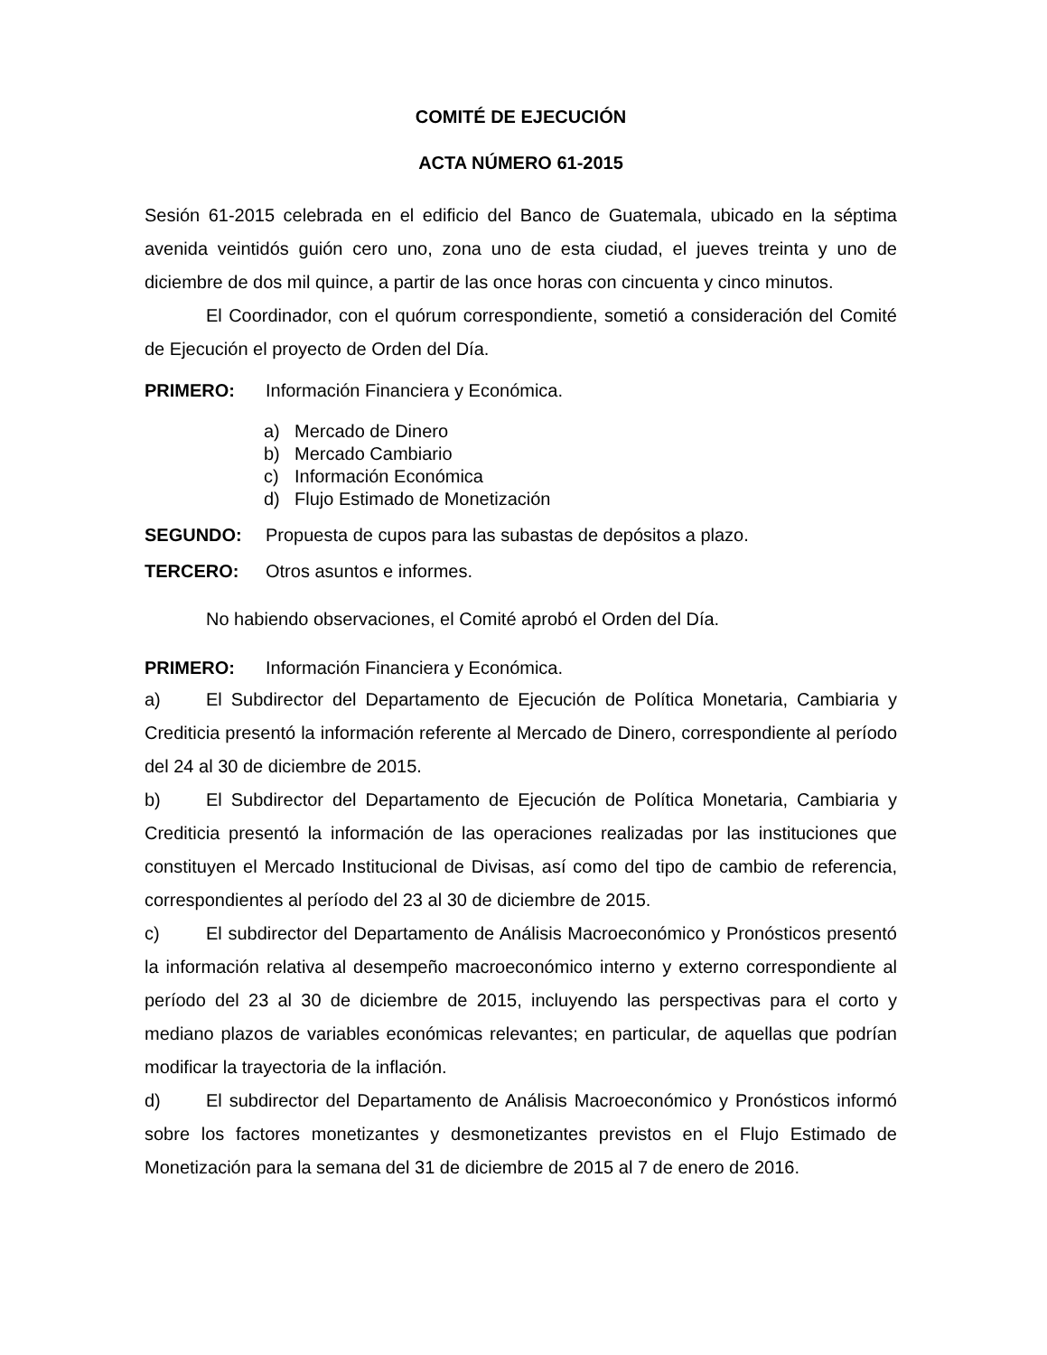COMITÉ DE EJECUCIÓN
ACTA NÚMERO 61-2015
Sesión 61-2015 celebrada en el edificio del Banco de Guatemala, ubicado en la séptima avenida veintidós guión cero uno, zona uno de esta ciudad, el jueves treinta y uno de diciembre de dos mil quince, a partir de las once horas con cincuenta y cinco minutos.
El Coordinador, con el quórum correspondiente, sometió a consideración del Comité de Ejecución el proyecto de Orden del Día.
PRIMERO: Información Financiera y Económica.
a) Mercado de Dinero
b) Mercado Cambiario
c) Información Económica
d) Flujo Estimado de Monetización
SEGUNDO: Propuesta de cupos para las subastas de depósitos a plazo.
TERCERO: Otros asuntos e informes.
No habiendo observaciones, el Comité aprobó el Orden del Día.
PRIMERO: Información Financiera y Económica.
a) El Subdirector del Departamento de Ejecución de Política Monetaria, Cambiaria y Crediticia presentó la información referente al Mercado de Dinero, correspondiente al período del 24 al 30 de diciembre de 2015.
b) El Subdirector del Departamento de Ejecución de Política Monetaria, Cambiaria y Crediticia presentó la información de las operaciones realizadas por las instituciones que constituyen el Mercado Institucional de Divisas, así como del tipo de cambio de referencia, correspondientes al período del 23 al 30 de diciembre de 2015.
c) El subdirector del Departamento de Análisis Macroeconómico y Pronósticos presentó la información relativa al desempeño macroeconómico interno y externo correspondiente al período del 23 al 30 de diciembre de 2015, incluyendo las perspectivas para el corto y mediano plazos de variables económicas relevantes; en particular, de aquellas que podrían modificar la trayectoria de la inflación.
d) El subdirector del Departamento de Análisis Macroeconómico y Pronósticos informó sobre los factores monetizantes y desmonetizantes previstos en el Flujo Estimado de Monetización para la semana del 31 de diciembre de 2015 al 7 de enero de 2016.